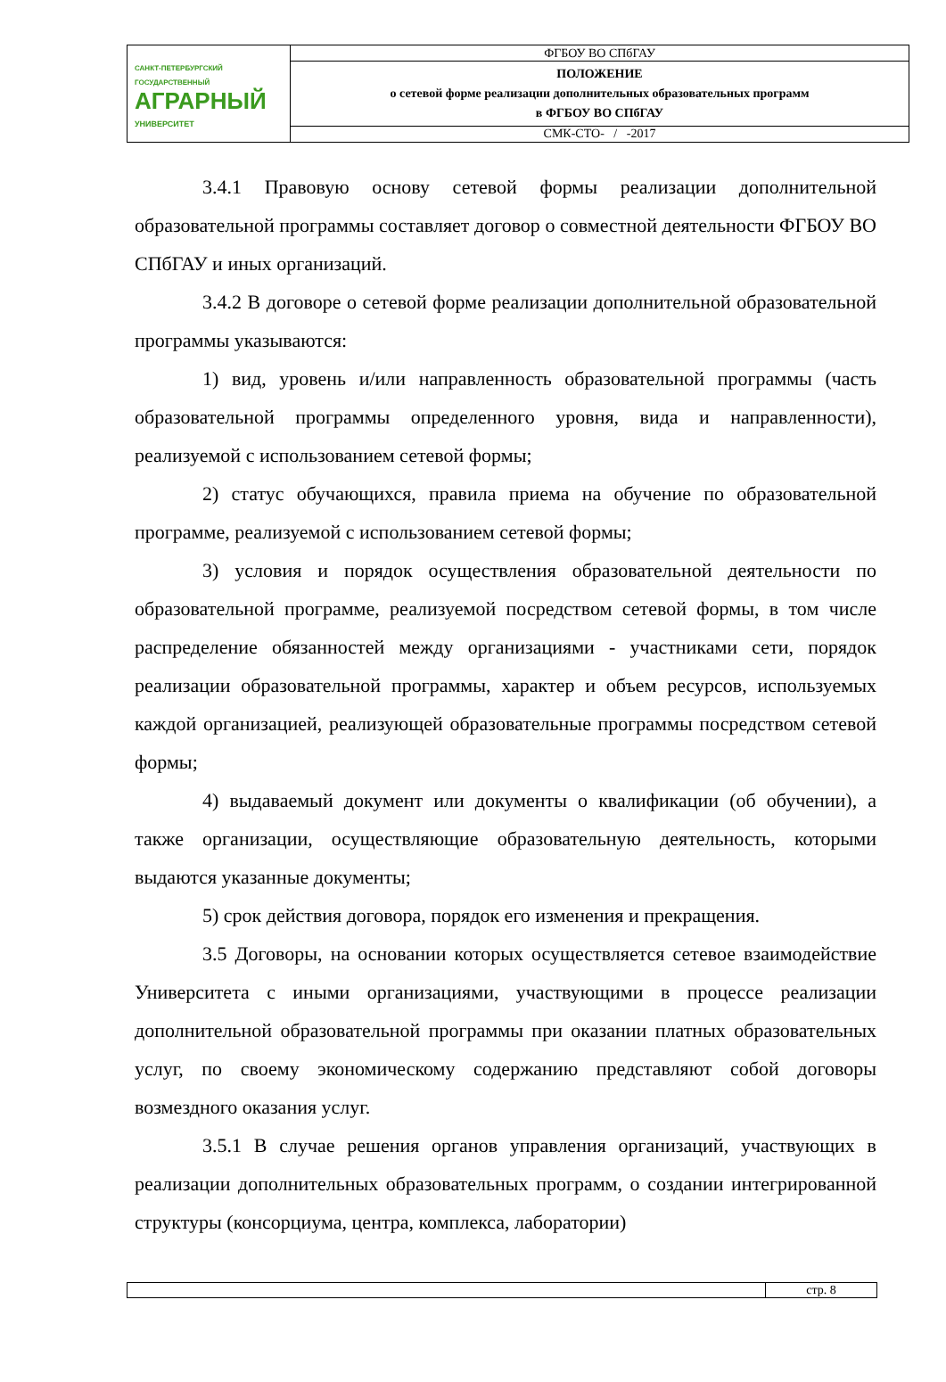| САНКТ-ПЕТЕРБУРГСКИЙ ГОСУДАРСТВЕННЫЙ АГРАРНЫЙ УНИВЕРСИТЕТ | ФГБОУ ВО СПбГАУ |
| | ПОЛОЖЕНИЕ о сетевой форме реализации дополнительных образовательных программ в ФГБОУ ВО СПбГАУ |
| | СМК-СТО- / -2017 |
3.4.1 Правовую основу сетевой формы реализации дополнительной образовательной программы составляет договор о совместной деятельности ФГБОУ ВО СПбГАУ и иных организаций.
3.4.2 В договоре о сетевой форме реализации дополнительной образовательной программы указываются:
1) вид, уровень и/или направленность образовательной программы (часть образовательной программы определенного уровня, вида и направленности), реализуемой с использованием сетевой формы;
2) статус обучающихся, правила приема на обучение по образовательной программе, реализуемой с использованием сетевой формы;
3) условия и порядок осуществления образовательной деятельности по образовательной программе, реализуемой посредством сетевой формы, в том числе распределение обязанностей между организациями - участниками сети, порядок реализации образовательной программы, характер и объем ресурсов, используемых каждой организацией, реализующей образовательные программы посредством сетевой формы;
4) выдаваемый документ или документы о квалификации (об обучении), а также организации, осуществляющие образовательную деятельность, которыми выдаются указанные документы;
5) срок действия договора, порядок его изменения и прекращения.
3.5 Договоры, на основании которых осуществляется сетевое взаимодействие Университета с иными организациями, участвующими в процессе реализации дополнительной образовательной программы при оказании платных образовательных услуг, по своему экономическому содержанию представляют собой договоры возмездного оказания услуг.
3.5.1 В случае решения органов управления организаций, участвующих в реализации дополнительных образовательных программ, о создании интегрированной структуры (консорциума, центра, комплекса, лаборатории)
| | стр. 8 |